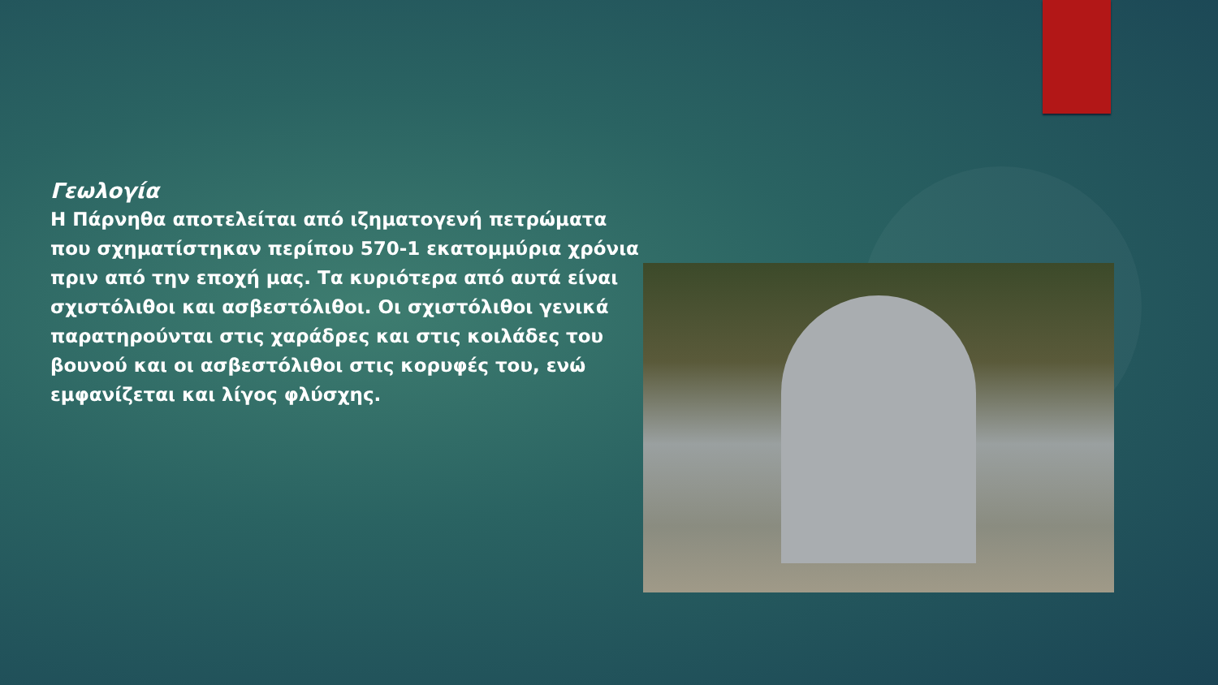Γεωλογία
Η Πάρνηθα αποτελείται από ιζηματογενή πετρώματα που σχηματίστηκαν περίπου 570-1 εκατομμύρια χρόνια πριν από την εποχή μας. Τα κυριότερα από αυτά είναι σχιστόλιθοι και ασβεστόλιθοι. Οι σχιστόλιθοι γενικά παρατηρούνται στις χαράδρες και στις κοιλάδες του βουνού και οι ασβεστόλιθοι στις κορυφές του, ενώ εμφανίζεται και λίγος φλύσχης.